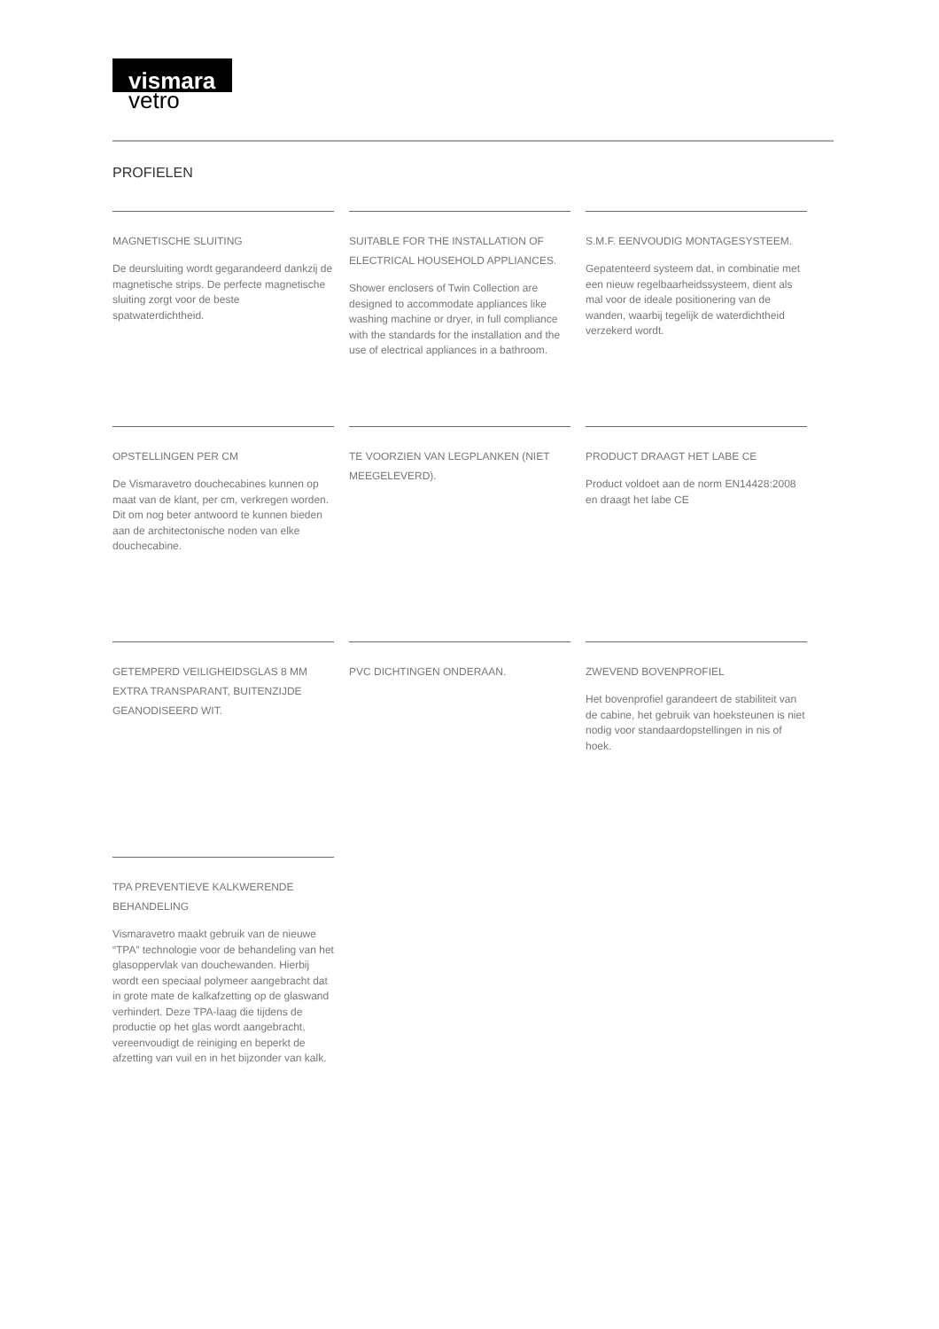vismara
vetro
PROFIELEN
MAGNETISCHE SLUITING
De deursluiting wordt gegarandeerd dankzij de magnetische strips. De perfecte magnetische sluiting zorgt voor de beste spatwaterdichtheid.
SUITABLE FOR THE INSTALLATION OF ELECTRICAL HOUSEHOLD APPLIANCES.
Shower enclosers of Twin Collection are designed to accommodate appliances like washing machine or dryer, in full compliance with the standards for the installation and the use of electrical appliances in a bathroom.
S.M.F. EENVOUDIG MONTAGESYSTEEM.
Gepatenteerd systeem dat, in combinatie met een nieuw regelbaarheidssysteem, dient als mal voor de ideale positionering van de wanden, waarbij tegelijk de waterdichtheid verzekerd wordt.
OPSTELLINGEN PER CM
De Vismaravetro douchecabines kunnen op maat van de klant, per cm, verkregen worden. Dit om nog beter antwoord te kunnen bieden aan de architectonische noden van elke douchecabine.
TE VOORZIEN VAN LEGPLANKEN (NIET MEEGELEVERD).
PRODUCT DRAAGT HET LABE CE
Product voldoet aan de norm EN14428:2008 en draagt het labe CE
GETEMPERD VEILIGHEIDSGLAS 8 MM EXTRA TRANSPARANT, BUITENZIJDE GEANODISEERD WIT.
PVC DICHTINGEN ONDERAAN.
ZWEVEND BOVENPROFIEL
Het bovenprofiel garandeert de stabiliteit van de cabine, het gebruik van hoeksteunen is niet nodig voor standaardopstellingen in nis of hoek.
TPA PREVENTIEVE KALKWERENDE BEHANDELING
Vismaravetro maakt gebruik van de nieuwe “TPA” technologie voor de behandeling van het glasoppervlak van douchewanden. Hierbij wordt een speciaal polymeer aangebracht dat in grote mate de kalkafzetting op de glaswand verhindert. Deze TPA-laag die tijdens de productie op het glas wordt aangebracht, vereenvoudigt de reiniging en beperkt de afzetting van vuil en in het bijzonder van kalk.